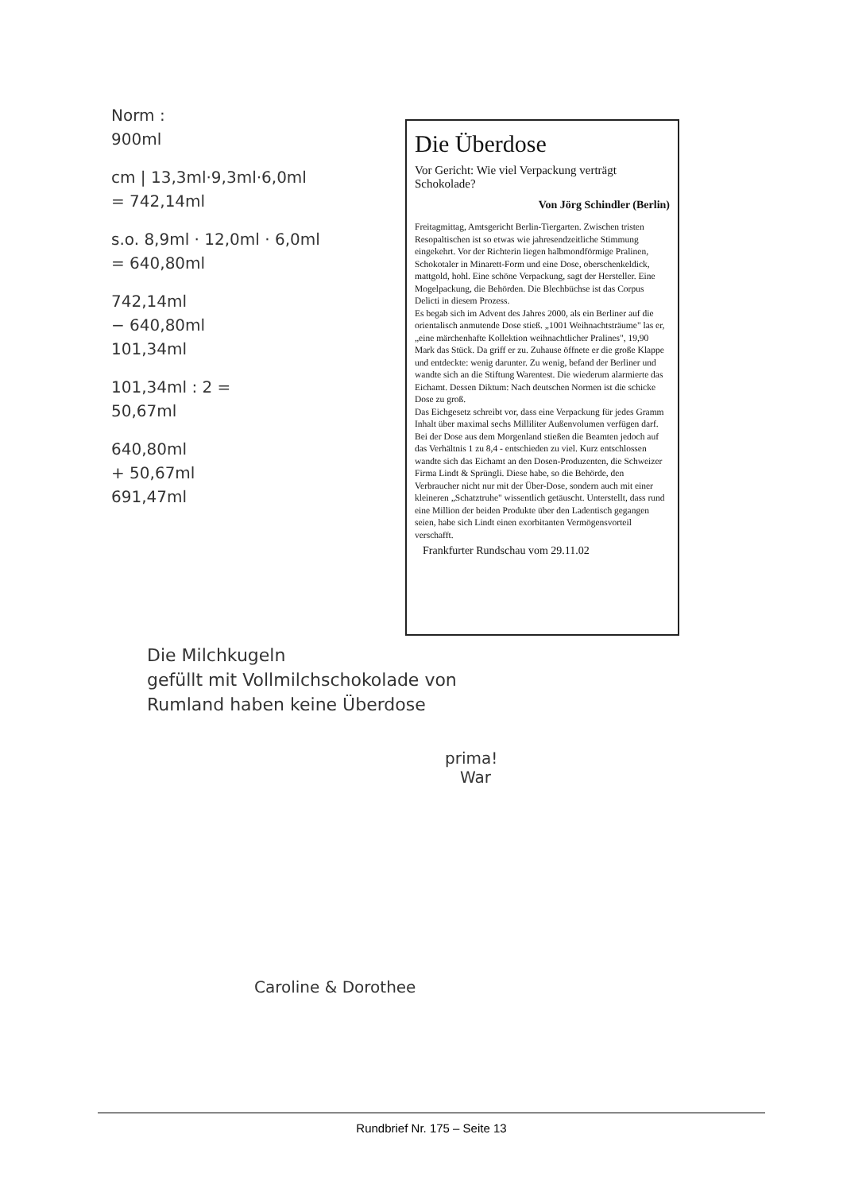Norm :
900ml
cm | 13,3ml·9,3ml·6,0ml
= 742,14ml
s.o. 8,9ml · 12,0ml · 6,0ml
= 640,80ml
742,14ml
− 640,80ml
101,34ml
101,34ml : 2 =
50,67ml
640,80ml
+ 50,67ml
691,47ml
Die Überdose
Vor Gericht: Wie viel Verpackung verträgt Schokolade?
Von Jörg Schindler (Berlin)
Freitagmittag, Amtsgericht Berlin-Tiergarten. Zwischen tristen Resopaltischen ist so etwas wie jahresendzeitliche Stimmung eingekehrt. Vor der Richterin liegen halbmondförmige Pralinen, Schokotaler in Minarett-Form und eine Dose, oberschenkeldick, mattgold, hohl. Eine schöne Verpackung, sagt der Hersteller. Eine Mogelpackung, die Behörden. Die Blechbüchse ist das Corpus Delicti in diesem Prozess.
Es begab sich im Advent des Jahres 2000, als ein Berliner auf die orientalisch anmutende Dose stieß. „1001 Weihnachtsträume" las er, „eine märchenhafte Kollektion weihnachtlicher Pralines", 19,90 Mark das Stück. Da griff er zu. Zuhause öffnete er die große Klappe und entdeckte: wenig darunter. Zu wenig, befand der Berliner und wandte sich an die Stiftung Warentest. Die wiederum alarmierte das Eichamt. Dessen Diktum: Nach deutschen Normen ist die schicke Dose zu groß.
Das Eichgesetz schreibt vor, dass eine Verpackung für jedes Gramm Inhalt über maximal sechs Milliliter Außenvolumen verfügen darf. Bei der Dose aus dem Morgenland stießen die Beamten jedoch auf das Verhältnis 1 zu 8,4 - entschieden zu viel. Kurz entschlossen wandte sich das Eichamt an den Dosen-Produzenten, die Schweizer Firma Lindt & Sprüngli. Diese habe, so die Behörde, den Verbraucher nicht nur mit der Über-Dose, sondern auch mit einer kleineren „Schatztruhe" wissentlich getäuscht. Unterstellt, dass rund eine Million der beiden Produkte über den Ladentisch gegangen seien, habe sich Lindt einen exorbitanten Vermögensvorteil verschafft.
Frankfurter Rundschau vom 29.11.02
Die Milchkugeln
gefüllt mit Vollmilchschokolade von
Rumland haben keine Überdose
prima!
War
Caroline & Dorothee
Rundbrief Nr. 175 – Seite 13